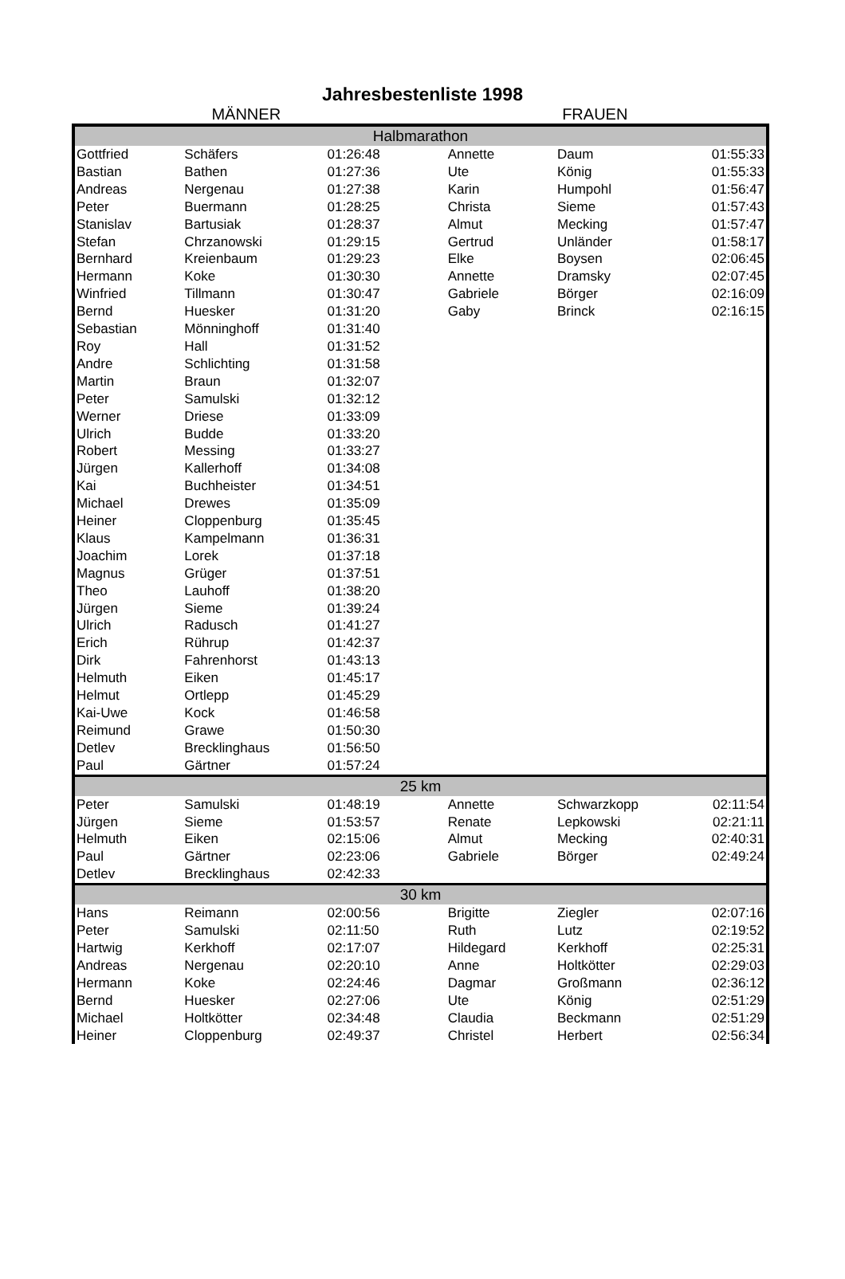Jahresbestenliste 1998
MÄNNER FRAUEN
| Halbmarathon | | | | | |
| --- | --- | --- | --- | --- | --- |
| Gottfried | Schäfers | 01:26:48 | Annette | Daum | 01:55:33 |
| Bastian | Bathen | 01:27:36 | Ute | König | 01:55:33 |
| Andreas | Nergenau | 01:27:38 | Karin | Humpohl | 01:56:47 |
| Peter | Buermann | 01:28:25 | Christa | Sieme | 01:57:43 |
| Stanislav | Bartusiak | 01:28:37 | Almut | Mecking | 01:57:47 |
| Stefan | Chrzanowski | 01:29:15 | Gertrud | Unländer | 01:58:17 |
| Bernhard | Kreienbaum | 01:29:23 | Elke | Boysen | 02:06:45 |
| Hermann | Koke | 01:30:30 | Annette | Dramsky | 02:07:45 |
| Winfried | Tillmann | 01:30:47 | Gabriele | Börger | 02:16:09 |
| Bernd | Huesker | 01:31:20 | Gaby | Brinck | 02:16:15 |
| Sebastian | Mönninghoff | 01:31:40 | | | |
| Roy | Hall | 01:31:52 | | | |
| Andre | Schlichting | 01:31:58 | | | |
| Martin | Braun | 01:32:07 | | | |
| Peter | Samulski | 01:32:12 | | | |
| Werner | Driese | 01:33:09 | | | |
| Ulrich | Budde | 01:33:20 | | | |
| Robert | Messing | 01:33:27 | | | |
| Jürgen | Kallerhoff | 01:34:08 | | | |
| Kai | Buchheister | 01:34:51 | | | |
| Michael | Drewes | 01:35:09 | | | |
| Heiner | Cloppenburg | 01:35:45 | | | |
| Klaus | Kampelmann | 01:36:31 | | | |
| Joachim | Lorek | 01:37:18 | | | |
| Magnus | Grüger | 01:37:51 | | | |
| Theo | Lauhoff | 01:38:20 | | | |
| Jürgen | Sieme | 01:39:24 | | | |
| Ulrich | Radusch | 01:41:27 | | | |
| Erich | Rührup | 01:42:37 | | | |
| Dirk | Fahrenhorst | 01:43:13 | | | |
| Helmuth | Eiken | 01:45:17 | | | |
| Helmut | Ortlepp | 01:45:29 | | | |
| Kai-Uwe | Kock | 01:46:58 | | | |
| Reimund | Grawe | 01:50:30 | | | |
| Detlev | Brecklinghaus | 01:56:50 | | | |
| Paul | Gärtner | 01:57:24 | | | |
| 25 km | | | | | |
| Peter | Samulski | 01:48:19 | Annette | Schwarzkopp | 02:11:54 |
| Jürgen | Sieme | 01:53:57 | Renate | Lepkowski | 02:21:11 |
| Helmuth | Eiken | 02:15:06 | Almut | Mecking | 02:40:31 |
| Paul | Gärtner | 02:23:06 | Gabriele | Börger | 02:49:24 |
| Detlev | Brecklinghaus | 02:42:33 | | | |
| 30 km | | | | | |
| Hans | Reimann | 02:00:56 | Brigitte | Ziegler | 02:07:16 |
| Peter | Samulski | 02:11:50 | Ruth | Lutz | 02:19:52 |
| Hartwig | Kerkhoff | 02:17:07 | Hildegard | Kerkhoff | 02:25:31 |
| Andreas | Nergenau | 02:20:10 | Anne | Holtkötter | 02:29:03 |
| Hermann | Koke | 02:24:46 | Dagmar | Großmann | 02:36:12 |
| Bernd | Huesker | 02:27:06 | Ute | König | 02:51:29 |
| Michael | Holtkötter | 02:34:48 | Claudia | Beckmann | 02:51:29 |
| Heiner | Cloppenburg | 02:49:37 | Christel | Herbert | 02:56:34 |